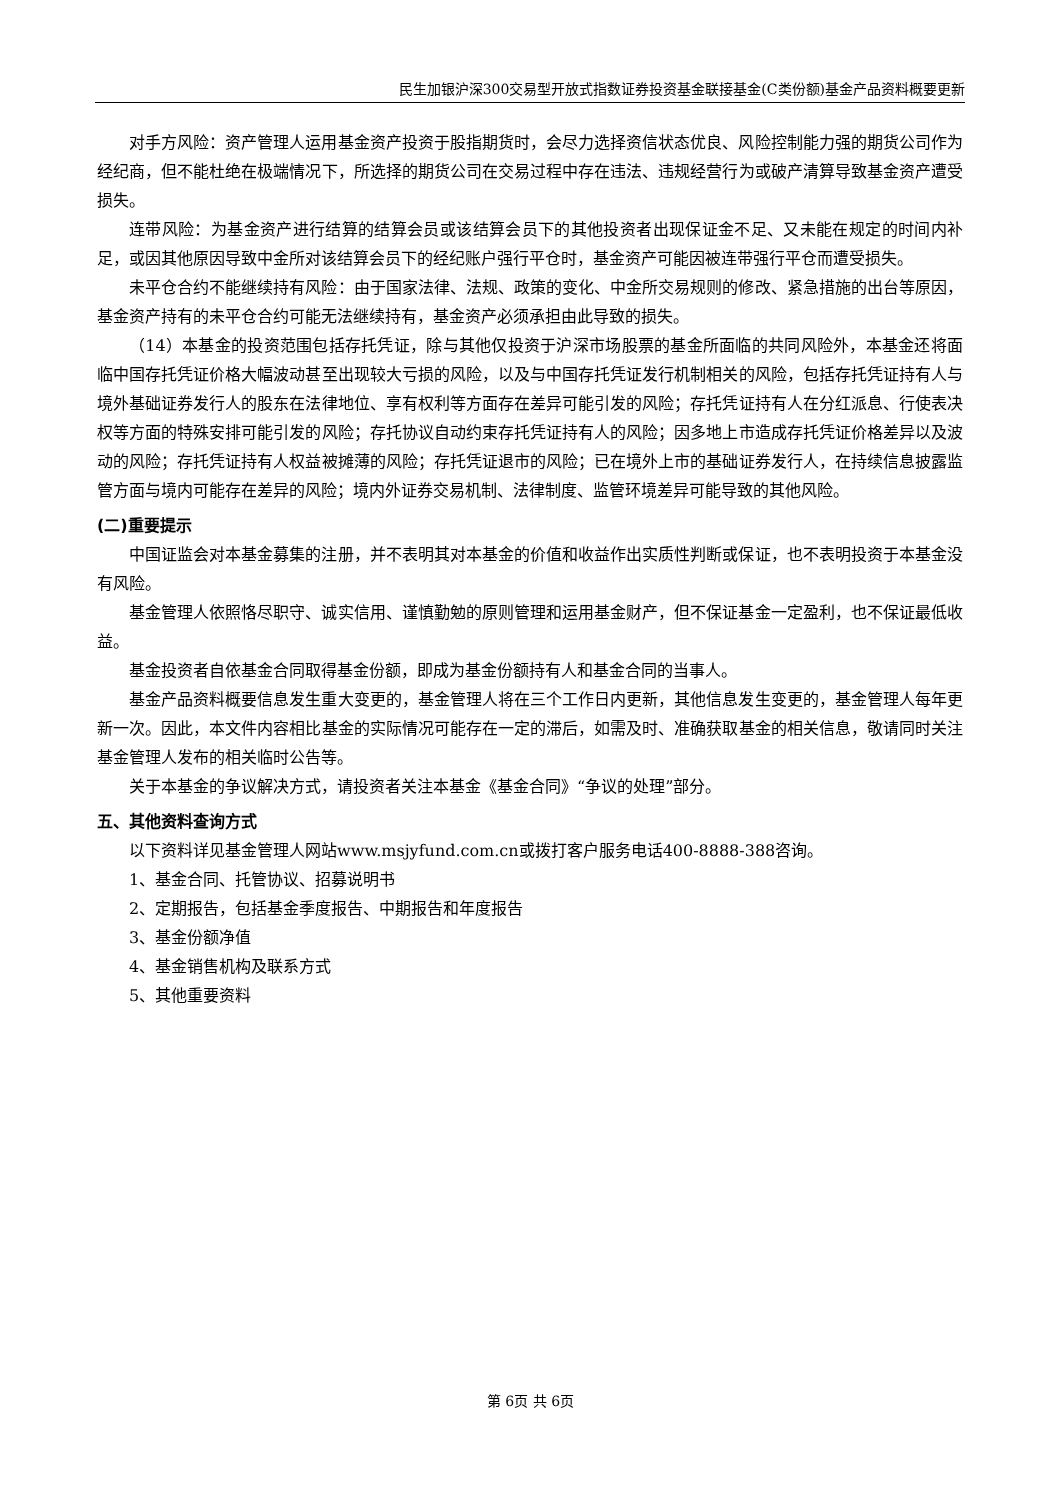民生加银沪深300交易型开放式指数证券投资基金联接基金(C类份额)基金产品资料概要更新
对手方风险：资产管理人运用基金资产投资于股指期货时，会尽力选择资信状态优良、风险控制能力强的期货公司作为经纪商，但不能杜绝在极端情况下，所选择的期货公司在交易过程中存在违法、违规经营行为或破产清算导致基金资产遭受损失。
连带风险：为基金资产进行结算的结算会员或该结算会员下的其他投资者出现保证金不足、又未能在规定的时间内补足，或因其他原因导致中金所对该结算会员下的经纪账户强行平仓时，基金资产可能因被连带强行平仓而遭受损失。
未平仓合约不能继续持有风险：由于国家法律、法规、政策的变化、中金所交易规则的修改、紧急措施的出台等原因，基金资产持有的未平仓合约可能无法继续持有，基金资产必须承担由此导致的损失。
（14）本基金的投资范围包括存托凭证，除与其他仅投资于沪深市场股票的基金所面临的共同风险外，本基金还将面临中国存托凭证价格大幅波动甚至出现较大亏损的风险，以及与中国存托凭证发行机制相关的风险，包括存托凭证持有人与境外基础证券发行人的股东在法律地位、享有权利等方面存在差异可能引发的风险；存托凭证持有人在分红派息、行使表决权等方面的特殊安排可能引发的风险；存托协议自动约束存托凭证持有人的风险；因多地上市造成存托凭证价格差异以及波动的风险；存托凭证持有人权益被摊薄的风险；存托凭证退市的风险；已在境外上市的基础证券发行人，在持续信息披露监管方面与境内可能存在差异的风险；境内外证券交易机制、法律制度、监管环境差异可能导致的其他风险。
(二)重要提示
中国证监会对本基金募集的注册，并不表明其对本基金的价值和收益作出实质性判断或保证，也不表明投资于本基金没有风险。
基金管理人依照恪尽职守、诚实信用、谨慎勤勉的原则管理和运用基金财产，但不保证基金一定盈利，也不保证最低收益。
基金投资者自依基金合同取得基金份额，即成为基金份额持有人和基金合同的当事人。
基金产品资料概要信息发生重大变更的，基金管理人将在三个工作日内更新，其他信息发生变更的，基金管理人每年更新一次。因此，本文件内容相比基金的实际情况可能存在一定的滞后，如需及时、准确获取基金的相关信息，敬请同时关注基金管理人发布的相关临时公告等。
关于本基金的争议解决方式，请投资者关注本基金《基金合同》“争议的处理”部分。
五、其他资料查询方式
以下资料详见基金管理人网站www.msjyfund.com.cn或拨打客户服务电话400-8888-388咨询。
1、基金合同、托管协议、招募说明书
2、定期报告，包括基金季度报告、中期报告和年度报告
3、基金份额净值
4、基金销售机构及联系方式
5、其他重要资料
第 6页 共 6页